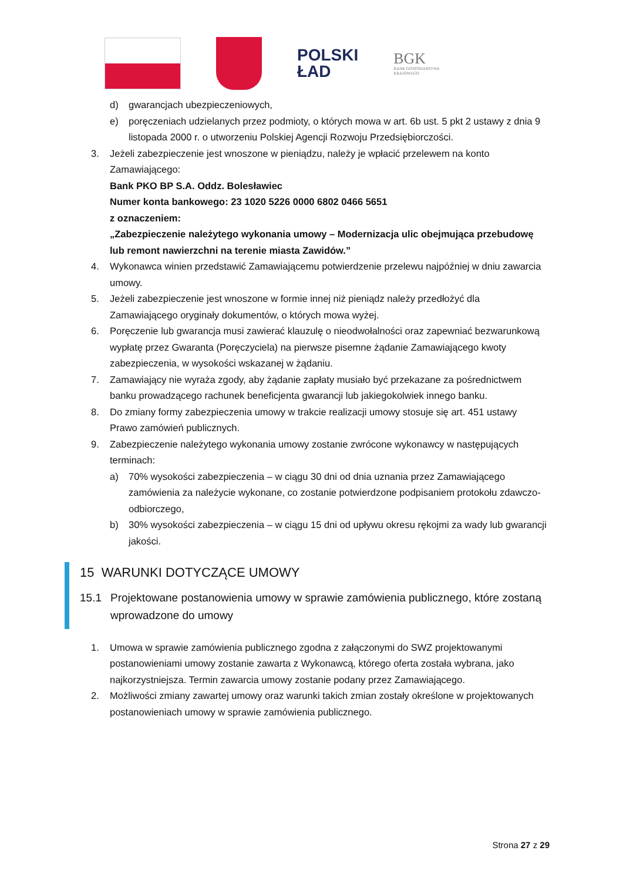POLSKI
ŁAD
BGK
BANK GOSPODARSTWA
KRAJOWEGO
d) gwarancjach ubezpieczeniowych,
e) poręczeniach udzielanych przez podmioty, o których mowa w art. 6b ust. 5 pkt 2 ustawy z dnia 9 listopada 2000 r. o utworzeniu Polskiej Agencji Rozwoju Przedsiębiorczości.
3. Jeżeli zabezpieczenie jest wnoszone w pieniądzu, należy je wpłacić przelewem na konto Zamawiającego:
Bank PKO BP S.A. Oddz. Bolesławiec
Numer konta bankowego: 23 1020 5226 0000 6802 0466 5651
z oznaczeniem:
„Zabezpieczenie należytego wykonania umowy – Modernizacja ulic obejmująca przebudowę lub remont nawierzchni na terenie miasta Zawidów.”
4. Wykonawca winien przedstawić Zamawiającemu potwierdzenie przelewu najpóźniej w dniu zawarcia umowy.
5. Jeżeli zabezpieczenie jest wnoszone w formie innej niż pieniądz należy przedłożyć dla Zamawiającego oryginały dokumentów, o których mowa wyżej.
6. Poręczenie lub gwarancja musi zawierać klauzulę o nieodwołalności oraz zapewniać bezwarunkową wypłatę przez Gwaranta (Poręczyciela) na pierwsze pisemne żądanie Zamawiającego kwoty zabezpieczenia, w wysokości wskazanej w żądaniu.
7. Zamawiający nie wyraża zgody, aby żądanie zapłaty musiało być przekazane za pośrednictwem banku prowadzącego rachunek beneficjenta gwarancji lub jakiegokolwiek innego banku.
8. Do zmiany formy zabezpieczenia umowy w trakcie realizacji umowy stosuje się art. 451 ustawy Prawo zamówień publicznych.
9. Zabezpieczenie należytego wykonania umowy zostanie zwrócone wykonawcy w następujących terminach:
a) 70% wysokości zabezpieczenia – w ciągu 30 dni od dnia uznania przez Zamawiającego zamówienia za należycie wykonane, co zostanie potwierdzone podpisaniem protokołu zdawczo-odbiorczego,
b) 30% wysokości zabezpieczenia – w ciągu 15 dni od upływu okresu rękojmi za wady lub gwarancji jakości.
15 WARUNKI DOTYCZĄCE UMOWY
15.1 Projektowane postanowienia umowy w sprawie zamówienia publicznego, które zostaną wprowadzone do umowy
1. Umowa w sprawie zamówienia publicznego zgodna z załączonymi do SWZ projektowanymi postanowieniami umowy zostanie zawarta z Wykonawcą, którego oferta została wybrana, jako najkorzystniejsza. Termin zawarcia umowy zostanie podany przez Zamawiającego.
2. Możliwości zmiany zawartej umowy oraz warunki takich zmian zostały określone w projektowanych postanowieniach umowy w sprawie zamówienia publicznego.
Strona 27 z 29